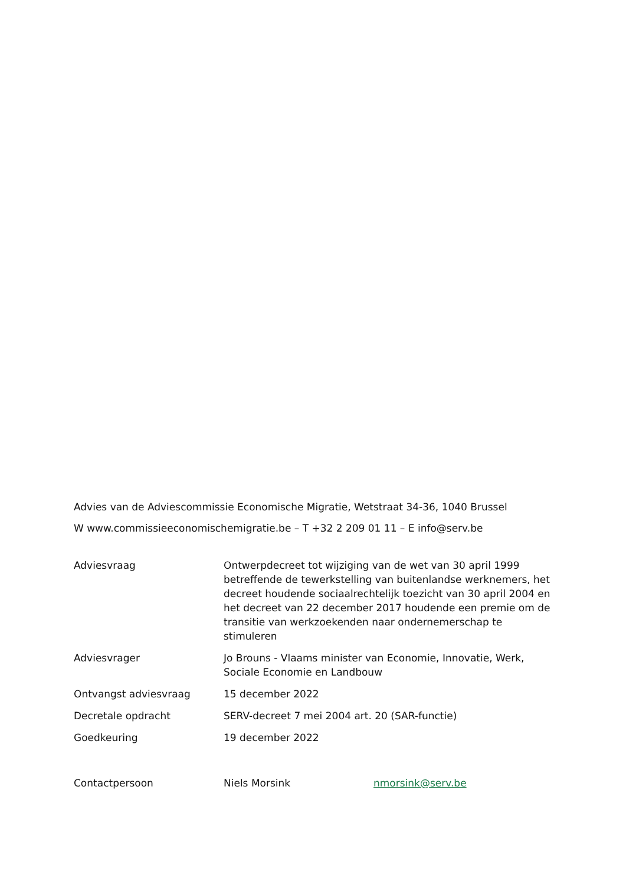Advies van de Adviescommissie Economische Migratie, Wetstraat 34-36, 1040 Brussel
W www.commissieeconomischemigratie.be – T +32 2 209 01 11 – E info@serv.be
| Adviesvraag | Ontwerpdecreet tot wijziging van de wet van 30 april 1999 betreffende de tewerkstelling van buitenlandse werknemers, het decreet houdende sociaalrechtelijk toezicht van 30 april 2004 en het decreet van 22 december 2017 houdende een premie om de transitie van werkzoekenden naar ondernemerschap te stimuleren | |
| Adviesvrager | Jo Brouns - Vlaams minister van Economie, Innovatie, Werk, Sociale Economie en Landbouw | |
| Ontvangst adviesvraag | 15 december 2022 | |
| Decretale opdracht | SERV-decreet 7 mei 2004 art. 20 (SAR-functie) | |
| Goedkeuring | 19 december 2022 | |
| Contactpersoon | Niels Morsink | nmorsink@serv.be |